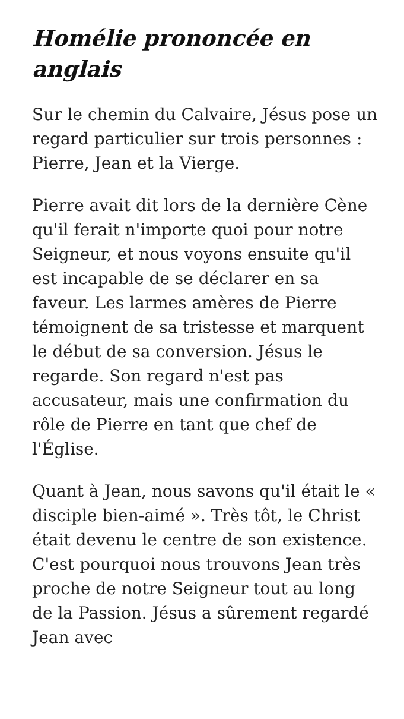Homélie prononcée en anglais
Sur le chemin du Calvaire, Jésus pose un regard particulier sur trois personnes : Pierre, Jean et la Vierge.
Pierre avait dit lors de la dernière Cène qu'il ferait n'importe quoi pour notre Seigneur, et nous voyons ensuite qu'il est incapable de se déclarer en sa faveur. Les larmes amères de Pierre témoignent de sa tristesse et marquent le début de sa conversion. Jésus le regarde. Son regard n'est pas accusateur, mais une confirmation du rôle de Pierre en tant que chef de l'Église.
Quant à Jean, nous savons qu'il était le « disciple bien-aimé ». Très tôt, le Christ était devenu le centre de son existence. C'est pourquoi nous trouvons Jean très proche de notre Seigneur tout au long de la Passion. Jésus a sûrement regardé Jean avec